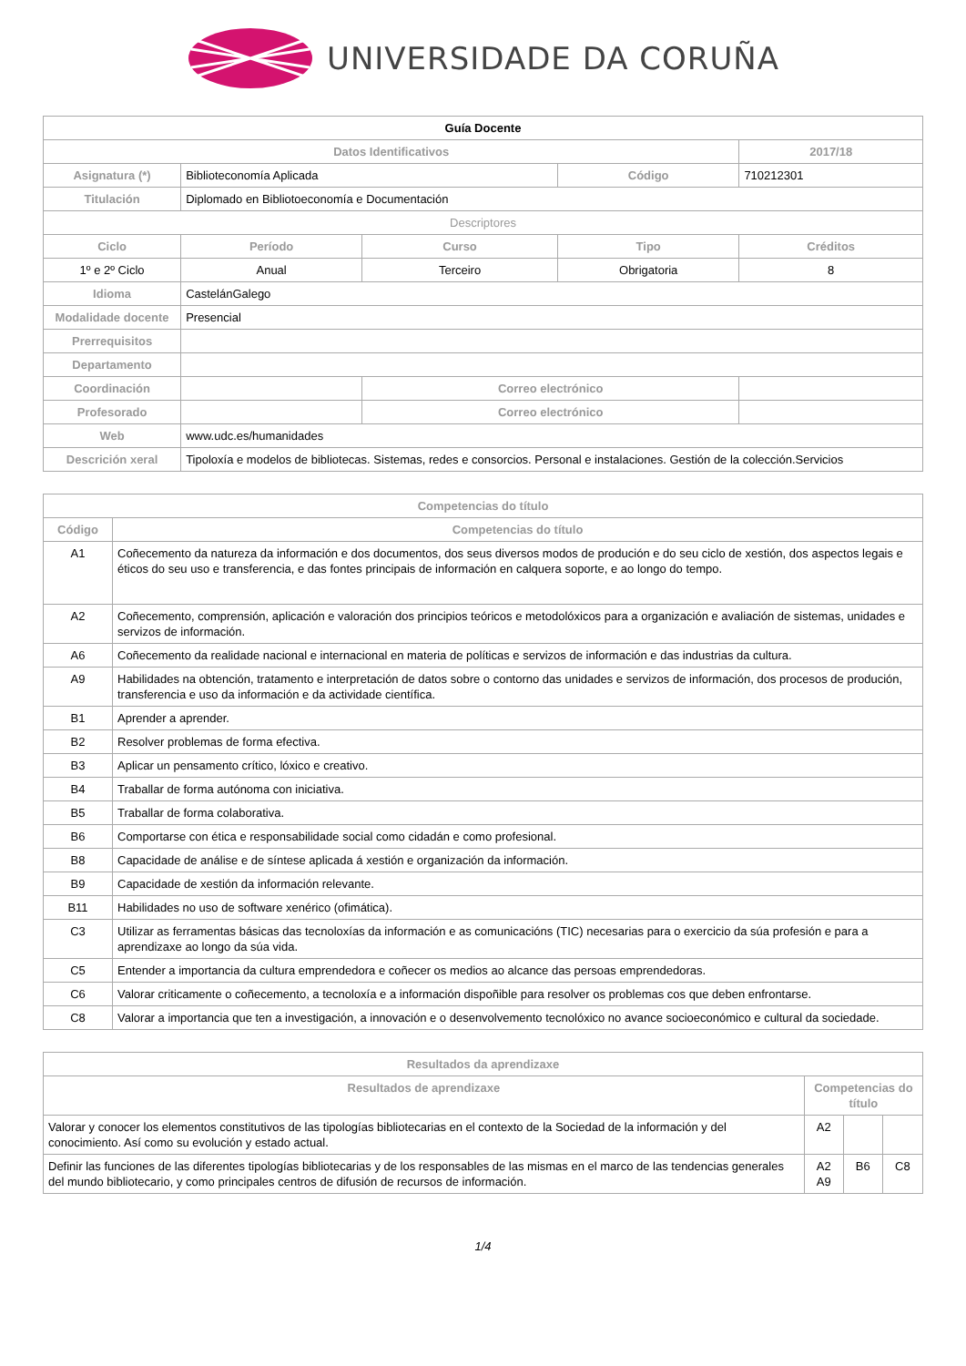UNIVERSIDADE DA CORUÑA
| Guía Docente | | | | | |
| Datos Identificativos | | | | 2017/18 | |
| Asignatura (*) | Biblioteconomía Aplicada | | Código | 710212301 | |
| Titulación | Diplomado en Bibliotoeconomía e Documentación | | | | |
| Descriptores | | | | | |
| Ciclo | Período | Curso | Tipo | | Créditos |
| 1º e 2º Ciclo | Anual | Terceiro | Obrigatoria | | 8 |
| Idioma | CastelánGalego | | | | |
| Modalidade docente | Presencial | | | | |
| Prerrequisitos | | | | | |
| Departamento | | | | | |
| Coordinación | | Correo electrónico | | | |
| Profesorado | | Correo electrónico | | | |
| Web | www.udc.es/humanidades | | | | |
| Descrición xeral | Tipoloxía e modelos de bibliotecas. Sistemas, redes e consorcios. Personal e instalaciones. Gestión de la colección.Servicios | | | | |
| Competencias do título | |
| --- | --- |
| Código | Competencias do título |
| A1 | Coñecemento da natureza da información e dos documentos, dos seus diversos modos de produción e do seu ciclo de xestión, dos aspectos legais e éticos do seu uso e transferencia, e das fontes principais de información en calquera soporte, e ao longo do tempo. |
| A2 | Coñecemento, comprensión, aplicación e valoración dos principios teóricos e metodolóxicos para a organización e avaliación de sistemas, unidades e servizos de información. |
| A6 | Coñecemento da realidade nacional e internacional en materia de políticas e servizos de información e das industrias da cultura. |
| A9 | Habilidades na obtención, tratamento e interpretación de datos sobre o contorno das unidades e servizos de información, dos procesos de produción, transferencia e uso da información e da actividade científica. |
| B1 | Aprender a aprender. |
| B2 | Resolver problemas de forma efectiva. |
| B3 | Aplicar un pensamento crítico, lóxico e creativo. |
| B4 | Traballar de forma autónoma con iniciativa. |
| B5 | Traballar de forma colaborativa. |
| B6 | Comportarse con ética e responsabilidade social como cidadán e como profesional. |
| B8 | Capacidade de análise e de síntese aplicada á xestión e organización da información. |
| B9 | Capacidade de xestión da información relevante. |
| B11 | Habilidades no uso de software xenérico (ofimática). |
| C3 | Utilizar as ferramentas básicas das tecnoloxías da información e as comunicacións (TIC) necesarias para o exercicio da súa profesión e para a aprendizaxe ao longo da súa vida. |
| C5 | Entender a importancia da cultura emprendedora e coñecer os medios ao alcance das persoas emprendedoras. |
| C6 | Valorar criticamente o coñecemento, a tecnoloxía e a información dispoñible para resolver os problemas cos que deben enfrontarse. |
| C8 | Valorar a importancia que ten a investigación, a innovación e o desenvolvemento tecnolóxico no avance socioeconómico e cultural da sociedade. |
| Resultados da aprendizaxe | | | |
| --- | --- | --- | --- |
| Resultados de aprendizaxe | Competencias do título | | |
| Valorar y conocer los elementos constitutivos de las tipologías bibliotecarias en el contexto de la Sociedad de la información y del conocimiento. Así como su evolución y estado actual. | A2 | | |
| Definir las funciones de las diferentes tipologías bibliotecarias y de los responsables de las mismas en el marco de las tendencias generales del mundo bibliotecario, y como principales centros de difusión de recursos de información. | A2 A9 | B6 | C8 |
1/4